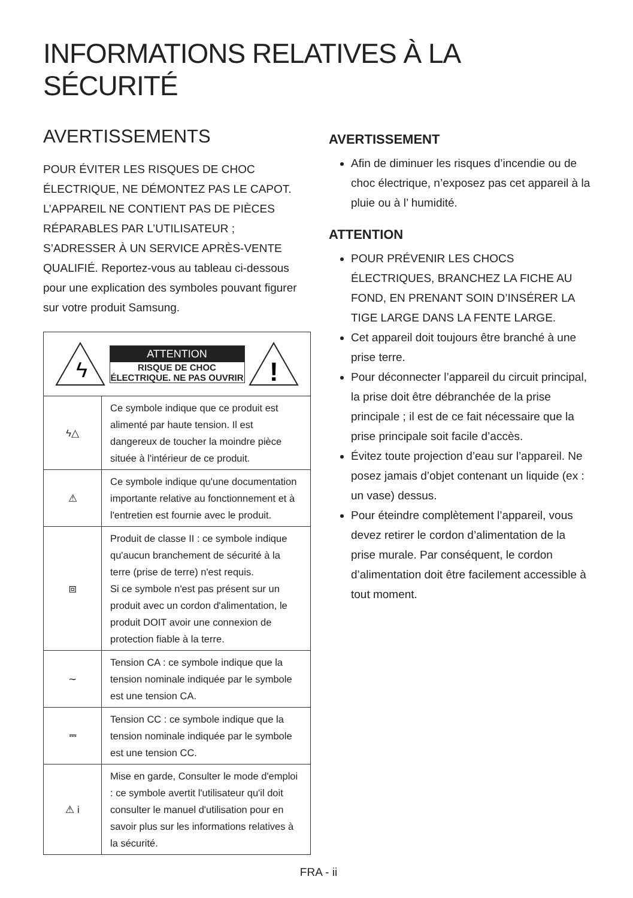INFORMATIONS RELATIVES À LA SÉCURITÉ
AVERTISSEMENTS
POUR ÉVITER LES RISQUES DE CHOC ÉLECTRIQUE, NE DÉMONTEZ PAS LE CAPOT. L’APPAREIL NE CONTIENT PAS DE PIÈCES RÉPARABLES PAR L’UTILISATEUR ; S’ADRESSER À UN SERVICE APRÈS-VENTE QUALIFIÉ. Reportez-vous au tableau ci-dessous pour une explication des symboles pouvant figurer sur votre produit Samsung.
| ϟ ATTENTION RISQUE DE CHOC ÉLECTRIQUE. NE PAS OUVRIR ! | |
| ϟ△ | Ce symbole indique que ce produit est alimenté par haute tension. Il est dangereux de toucher la moindre pièce située à l'intérieur de ce produit. |
| ⚠ | Ce symbole indique qu'une documentation importante relative au fonctionnement et à l'entretien est fournie avec le produit. |
| ⧈ | Produit de classe II : ce symbole indique qu'aucun branchement de sécurité à la terre (prise de terre) n'est requis. Si ce symbole n'est pas présent sur un produit avec un cordon d'alimentation, le produit DOIT avoir une connexion de protection fiable à la terre. |
| ∼ | Tension CA : ce symbole indique que la tension nominale indiquée par le symbole est une tension CA. |
| ⎓ | Tension CC : ce symbole indique que la tension nominale indiquée par le symbole est une tension CC. |
| ⚠ i | Mise en garde, Consulter le mode d'emploi : ce symbole avertit l'utilisateur qu'il doit consulter le manuel d'utilisation pour en savoir plus sur les informations relatives à la sécurité. |
AVERTISSEMENT
Afin de diminuer les risques d’incendie ou de choc électrique, n’exposez pas cet appareil à la pluie ou à l’ humidité.
ATTENTION
POUR PRÉVENIR LES CHOCS ÉLECTRIQUES, BRANCHEZ LA FICHE AU FOND, EN PRENANT SOIN D’INSÉRER LA TIGE LARGE DANS LA FENTE LARGE.
Cet appareil doit toujours être branché à une prise terre.
Pour déconnecter l’appareil du circuit principal, la prise doit être débranchée de la prise principale ; il est de ce fait nécessaire que la prise principale soit facile d’accès.
Évitez toute projection d’eau sur l’appareil. Ne posez jamais d’objet contenant un liquide (ex : un vase) dessus.
Pour éteindre complètement l’appareil, vous devez retirer le cordon d’alimentation de la prise murale. Par conséquent, le cordon d’alimentation doit être facilement accessible à tout moment.
FRA - ii